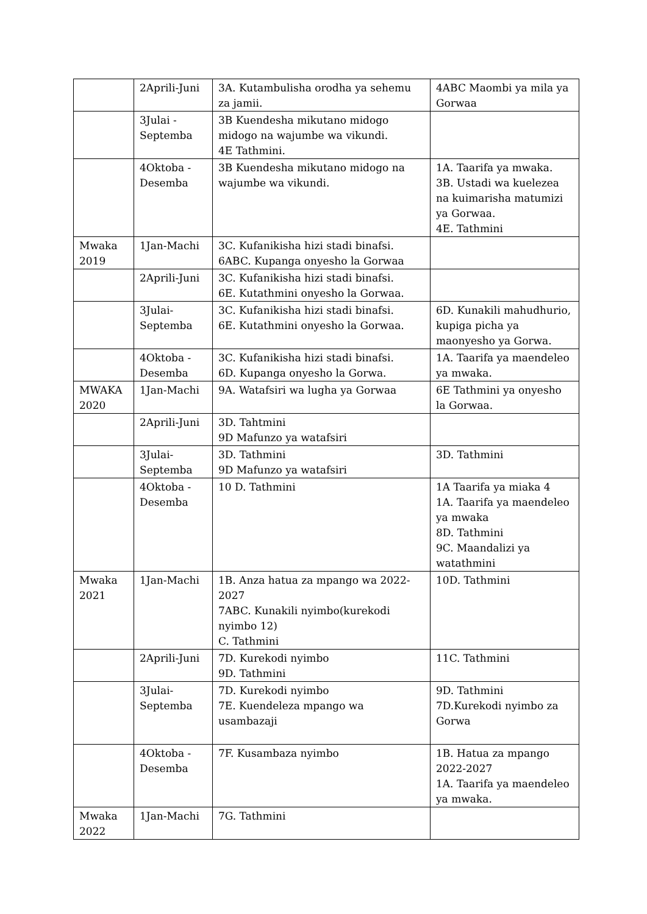| | 2Aprili-Juni | 3A. Kutambulisha orodha ya sehemu za jamii. | 4ABC Maombi ya mila ya Gorwaa |
| | 3Julai - Septemba | 3B Kuendesha mikutano midogo midogo na wajumbe wa vikundi. 4E Tathmini. | |
| | 4Oktoba - Desemba | 3B Kuendesha mikutano midogo na wajumbe wa vikundi. | 1A. Taarifa ya mwaka. 3B. Ustadi wa kuelezea na kuimarisha matumizi ya Gorwaa. 4E. Tathmini |
| Mwaka 2019 | 1Jan-Machi | 3C. Kufanikisha hizi stadi binafsi. 6ABC. Kupanga onyesho la Gorwaa | |
| | 2Aprili-Juni | 3C. Kufanikisha hizi stadi binafsi. 6E. Kutathmini onyesho la Gorwaa. | |
| | 3Julai- Septemba | 3C. Kufanikisha hizi stadi binafsi. 6E. Kutathmini onyesho la Gorwaa. | 6D. Kunakili mahudhurio, kupiga picha ya maonyesho ya Gorwa. |
| | 4Oktoba - Desemba | 3C. Kufanikisha hizi stadi binafsi. 6D. Kupanga onyesho la Gorwa. | 1A. Taarifa ya maendeleo ya mwaka. |
| MWAKA 2020 | 1Jan-Machi | 9A. Watafsiri wa lugha ya Gorwaa | 6E Tathmini ya onyesho la Gorwaa. |
| | 2Aprili-Juni | 3D. Tahtmini 9D Mafunzo ya watafsiri | |
| | 3Julai- Septemba | 3D. Tathmini 9D Mafunzo ya watafsiri | 3D. Tathmini |
| | 4Oktoba - Desemba | 10 D. Tathmini | 1A Taarifa ya miaka 4 1A. Taarifa ya maendeleo ya mwaka 8D. Tathmini 9C. Maandalizi ya watathmini |
| Mwaka 2021 | 1Jan-Machi | 1B. Anza hatua za mpango wa 2022-2027 7ABC. Kunakili nyimbo(kurekodi nyimbo 12) C. Tathmini | 10D. Tathmini |
| | 2Aprili-Juni | 7D. Kurekodi nyimbo 9D. Tathmini | 11C. Tathmini |
| | 3Julai- Septemba | 7D. Kurekodi nyimbo 7E. Kuendeleza mpango wa usambazaji | 9D. Tathmini 7D.Kurekodi nyimbo za Gorwa |
| | 4Oktoba - Desemba | 7F. Kusambaza nyimbo | 1B. Hatua za mpango 2022-2027 1A. Taarifa ya maendeleo ya mwaka. |
| Mwaka 2022 | 1Jan-Machi | 7G. Tathmini | |